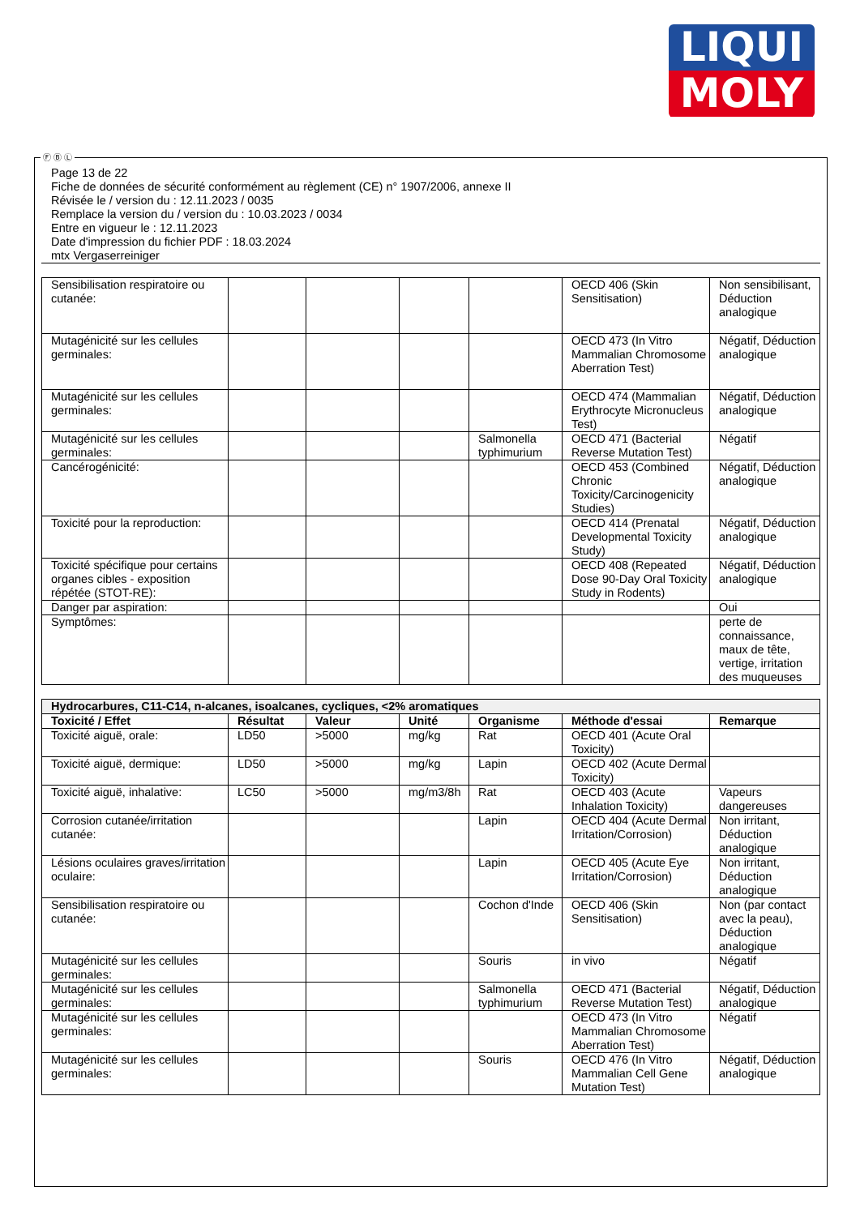LIQUI
MOLY
Page 13 de 22
Fiche de données de sécurité conformément au règlement (CE) n° 1907/2006, annexe II
Révisée le / version du : 12.11.2023 / 0035
Remplace la version du / version du : 10.03.2023 / 0034
Entre en vigueur le : 12.11.2023
Date d'impression du fichier PDF : 18.03.2024
mtx Vergaserreiniger
| Sensibilisation respiratoire ou cutanée: | | | | | OECD 406 (Skin Sensitisation) | Non sensibilisant, Déduction analogique |
| Mutagénicité sur les cellules germinales: | | | | | OECD 473 (In Vitro Mammalian Chromosome Aberration Test) | Négatif, Déduction analogique |
| Mutagénicité sur les cellules germinales: | | | | | OECD 474 (Mammalian Erythrocyte Micronucleus Test) | Négatif, Déduction analogique |
| Mutagénicité sur les cellules germinales: | | | | Salmonella typhimurium | OECD 471 (Bacterial Reverse Mutation Test) | Négatif |
| Cancérogénicité: | | | | | OECD 453 (Combined Chronic Toxicity/Carcinogenicity Studies) | Négatif, Déduction analogique |
| Toxicité pour la reproduction: | | | | | OECD 414 (Prenatal Developmental Toxicity Study) | Négatif, Déduction analogique |
| Toxicité spécifique pour certains organes cibles - exposition répétée (STOT-RE): | | | | | OECD 408 (Repeated Dose 90-Day Oral Toxicity Study in Rodents) | Négatif, Déduction analogique |
| Danger par aspiration: | | | | | | Oui |
| Symptômes: | | | | | | perte de connaissance, maux de tête, vertige, irritation des muqueuses |
| Hydrocarbures, C11-C14, n-alcanes, isoalcanes, cycliques, <2% aromatiques | | | | | | |
| Toxicité / Effet | Résultat | Valeur | Unité | Organisme | Méthode d'essai | Remarque |
| Toxicité aiguë, orale: | LD50 | >5000 | mg/kg | Rat | OECD 401 (Acute Oral Toxicity) | |
| Toxicité aiguë, dermique: | LD50 | >5000 | mg/kg | Lapin | OECD 402 (Acute Dermal Toxicity) | |
| Toxicité aiguë, inhalative: | LC50 | >5000 | mg/m3/8h | Rat | OECD 403 (Acute Inhalation Toxicity) | Vapeurs dangereuses |
| Corrosion cutanée/irritation cutanée: | | | | Lapin | OECD 404 (Acute Dermal Irritation/Corrosion) | Non irritant, Déduction analogique |
| Lésions oculaires graves/irritation oculaire: | | | | Lapin | OECD 405 (Acute Eye Irritation/Corrosion) | Non irritant, Déduction analogique |
| Sensibilisation respiratoire ou cutanée: | | | | Cochon d'Inde | OECD 406 (Skin Sensitisation) | Non (par contact avec la peau), Déduction analogique |
| Mutagénicité sur les cellules germinales: | | | | Souris | in vivo | Négatif |
| Mutagénicité sur les cellules germinales: | | | | Salmonella typhimurium | OECD 471 (Bacterial Reverse Mutation Test) | Négatif, Déduction analogique |
| Mutagénicité sur les cellules germinales: | | | | | OECD 473 (In Vitro Mammalian Chromosome Aberration Test) | Négatif |
| Mutagénicité sur les cellules germinales: | | | | Souris | OECD 476 (In Vitro Mammalian Cell Gene Mutation Test) | Négatif, Déduction analogique |
Ⓕ Ⓑ Ⓛ